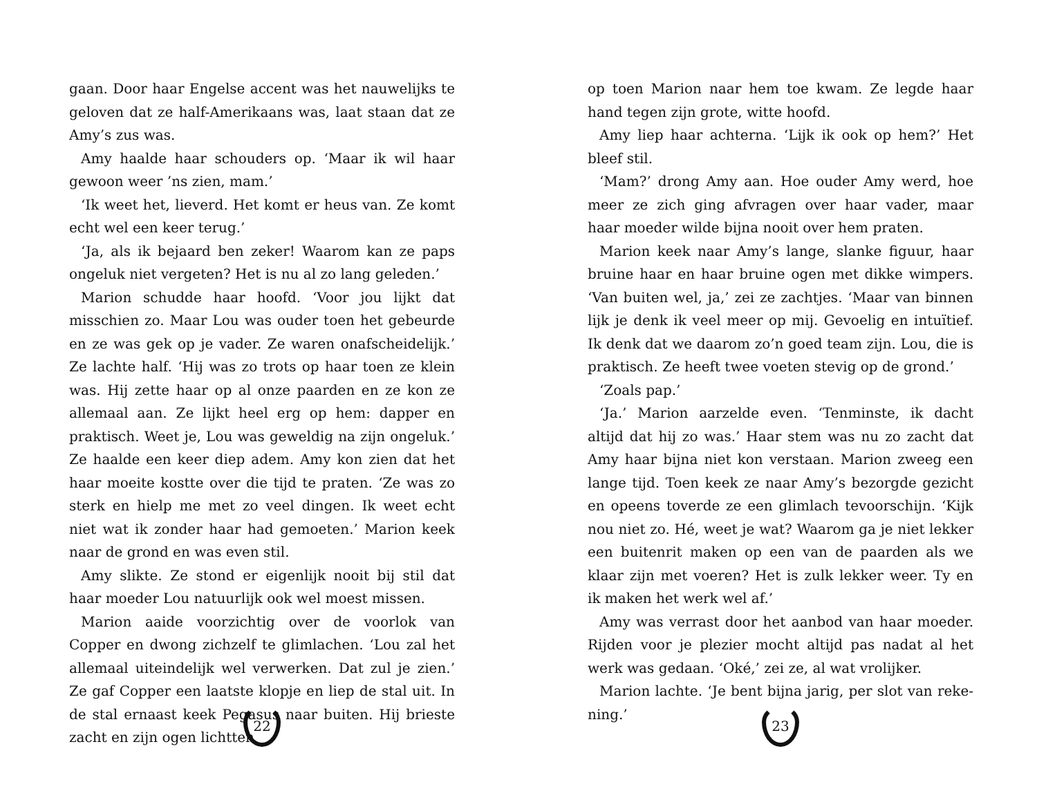gaan. Door haar Engelse accent was het nauwelijks te gelo­ven dat ze half-Amerikaans was, laat staan dat ze Amy’s zus was.
Amy haalde haar schouders op. ‘Maar ik wil haar gewoon weer ’ns zien, mam.’
‘Ik weet het, lieverd. Het komt er heus van. Ze komt echt wel een keer terug.’
‘Ja, als ik bejaard ben zeker! Waarom kan ze paps onge­luk niet vergeten? Het is nu al zo lang geleden.’
Marion schudde haar hoofd. ‘Voor jou lijkt dat misschien zo. Maar Lou was ouder toen het gebeurde en ze was gek op je vader. Ze waren onafscheidelijk.’ Ze lachte half. ‘Hij was zo trots op haar toen ze klein was. Hij zette haar op al onze paarden en ze kon ze allemaal aan. Ze lijkt heel erg op hem: dapper en praktisch. Weet je, Lou was geweldig na zijn ongeluk.’ Ze haalde een keer diep adem. Amy kon zien dat het haar moeite kostte over die tijd te praten. ‘Ze was zo sterk en hielp me met zo veel dingen. Ik weet echt niet wat ik zonder haar had gemoeten.’ Marion keek naar de grond en was even stil.
Amy slikte. Ze stond er eigenlijk nooit bij stil dat haar moeder Lou natuurlijk ook wel moest missen.
Marion aaide voorzichtig over de voorlok van Copper en dwong zichzelf te glimlachen. ‘Lou zal het allemaal uitein­delijk wel verwerken. Dat zul je zien.’ Ze gaf Copper een laatste klopje en liep de stal uit. In de stal ernaast keek Pegasus naar buiten. Hij brieste zacht en zijn ogen lichtten
22
op toen Marion naar hem toe kwam. Ze legde haar hand tegen zijn grote, witte hoofd.
Amy liep haar achterna. ‘Lijk ik ook op hem?’ Het bleef stil.
‘Mam?’ drong Amy aan. Hoe ouder Amy werd, hoe meer ze zich ging afvragen over haar vader, maar haar moeder wilde bijna nooit over hem praten.
Marion keek naar Amy’s lange, slanke figuur, haar bruine haar en haar bruine ogen met dikke wimpers. ‘Van buiten wel, ja,’ zei ze zachtjes. ‘Maar van binnen lijk je denk ik veel meer op mij. Gevoelig en intuïtief. Ik denk dat we daarom zo’n goed team zijn. Lou, die is praktisch. Ze heeft twee voeten stevig op de grond.’
‘Zoals pap.’
‘Ja.’ Marion aarzelde even. ‘Tenminste, ik dacht altijd dat hij zo was.’ Haar stem was nu zo zacht dat Amy haar bijna niet kon verstaan. Marion zweeg een lange tijd. Toen keek ze naar Amy’s bezorgde gezicht en opeens toverde ze een glimlach tevoorschijn. ‘Kijk nou niet zo. Hé, weet je wat? Waarom ga je niet lekker een buitenrit maken op een van de paarden als we klaar zijn met voeren? Het is zulk lekker weer. Ty en ik maken het werk wel af.’
Amy was verrast door het aanbod van haar moeder. Rijden voor je plezier mocht altijd pas nadat al het werk was gedaan. ‘Oké,’ zei ze, al wat vrolijker.
Marion lachte. ‘Je bent bijna jarig, per slot van reke­ning.’
23